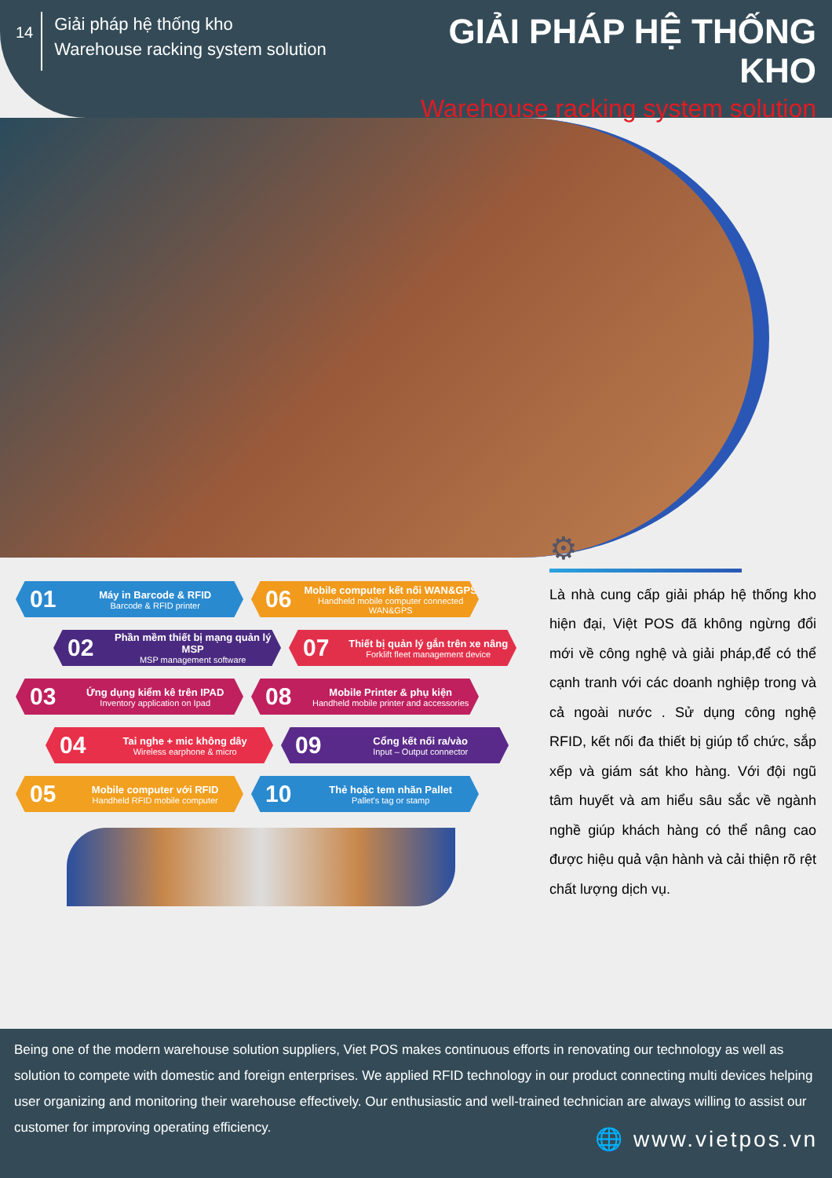14
Giải pháp hệ thống kho
Warehouse racking system solution
GIẢI PHÁP HỆ THỐNG KHO
Warehouse racking system solution
01 Máy in Barcode & RFID
Barcode & RFID printer
06 Mobile computer kết nối WAN&GPS
Handheld mobile computer connected WAN&GPS
02 Phần mềm thiết bị mạng quản lý MSP
MSP management software
07 Thiết bị quản lý gắn trên xe nâng
Forklift fleet management device
03 Ứng dụng kiểm kê trên IPAD
Inventory application on Ipad
08 Mobile Printer & phụ kiện
Handheld mobile printer and accessories
04 Tai nghe + mic không dây
Wireless earphone & micro
09 Cổng kết nối ra/vào
Input – Output connector
05 Mobile computer với RFID
Handheld RFID mobile computer
10 Thẻ hoặc tem nhãn Pallet
Pallet's tag or stamp
⚙
Là nhà cung cấp giải pháp hệ thống kho hiện đại, Việt POS đã không ngừng đổi mới về công nghệ và giải pháp,để có thể cạnh tranh với các doanh nghiệp trong và cả ngoài nước . Sử dụng công nghệ RFID, kết nối đa thiết bị giúp tổ chức, sắp xếp và giám sát kho hàng. Với đội ngũ tâm huyết và am hiểu sâu sắc về ngành nghề giúp khách hàng có thể nâng cao được hiệu quả vận hành và cải thiện rõ rệt chất lượng dịch vụ.
Being one of the modern warehouse solution suppliers, Viet POS makes continuous efforts in renovating our technology as well as solution to compete with domestic and foreign enterprises. We applied RFID technology in our product connecting multi devices helping user organizing and monitoring their warehouse effectively. Our enthusiastic and well-trained technician are always willing to assist our customer for improving operating efficiency.
🌐 www.vietpos.vn